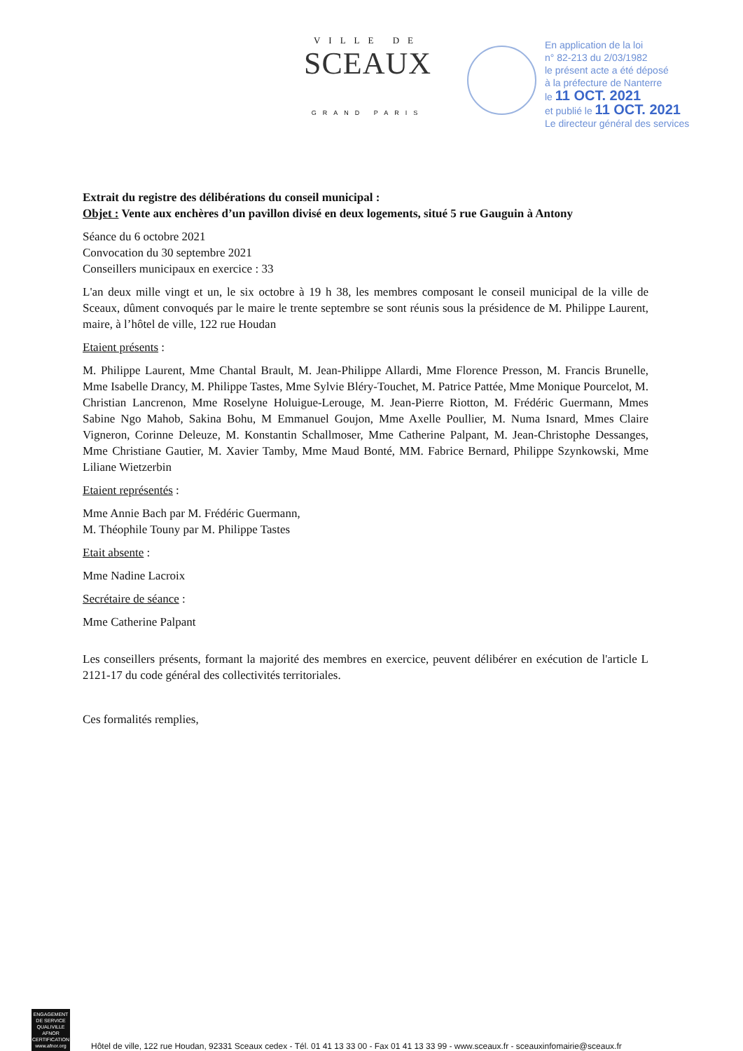VILLE DE
SCEAUX
GRAND PARIS
En application de la loi
n° 82-213 du 2/03/1982
le présent acte a été déposé
à la préfecture de Nanterre
le 11 OCT. 2021
et publié le 11 OCT. 2021
Le directeur général des services
Extrait du registre des délibérations du conseil municipal :
Objet : Vente aux enchères d’un pavillon divisé en deux logements, situé 5 rue Gauguin à Antony
Séance du 6 octobre 2021
Convocation du 30 septembre 2021
Conseillers municipaux en exercice : 33
L'an deux mille vingt et un, le six octobre à 19 h 38, les membres composant le conseil municipal de la ville de Sceaux, dûment convoqués par le maire le trente septembre se sont réunis sous la présidence de M. Philippe Laurent, maire, à l’hôtel de ville, 122 rue Houdan
Etaient présents :
M. Philippe Laurent, Mme Chantal Brault, M. Jean-Philippe Allardi, Mme Florence Presson, M. Francis Brunelle, Mme Isabelle Drancy, M. Philippe Tastes, Mme Sylvie Bléry-Touchet, M. Patrice Pattée, Mme Monique Pourcelot, M. Christian Lancrenon, Mme Roselyne Holuigue-Lerouge, M. Jean-Pierre Riotton, M. Frédéric Guermann, Mmes Sabine Ngo Mahob, Sakina Bohu, M Emmanuel Goujon, Mme Axelle Poullier, M. Numa Isnard, Mmes Claire Vigneron, Corinne Deleuze, M. Konstantin Schallmoser, Mme Catherine Palpant, M. Jean-Christophe Dessanges, Mme Christiane Gautier, M. Xavier Tamby, Mme Maud Bonté, MM. Fabrice Bernard, Philippe Szynkowski, Mme Liliane Wietzerbin
Etaient représentés :
Mme Annie Bach par M. Frédéric Guermann,
M. Théophile Touny par M. Philippe Tastes
Etait absente :
Mme Nadine Lacroix
Secrétaire de séance :
Mme Catherine Palpant
Les conseillers présents, formant la majorité des membres en exercice, peuvent délibérer en exécution de l'article L 2121-17 du code général des collectivités territoriales.
Ces formalités remplies,
ENGAGEMENT DE SERVICE QUALIVILLE AFNOR CERTIFICATION
www.afnor.org
Hôtel de ville, 122 rue Houdan, 92331 Sceaux cedex - Tél. 01 41 13 33 00 - Fax 01 41 13 33 99 - www.sceaux.fr - sceauxinfomairie@sceaux.fr